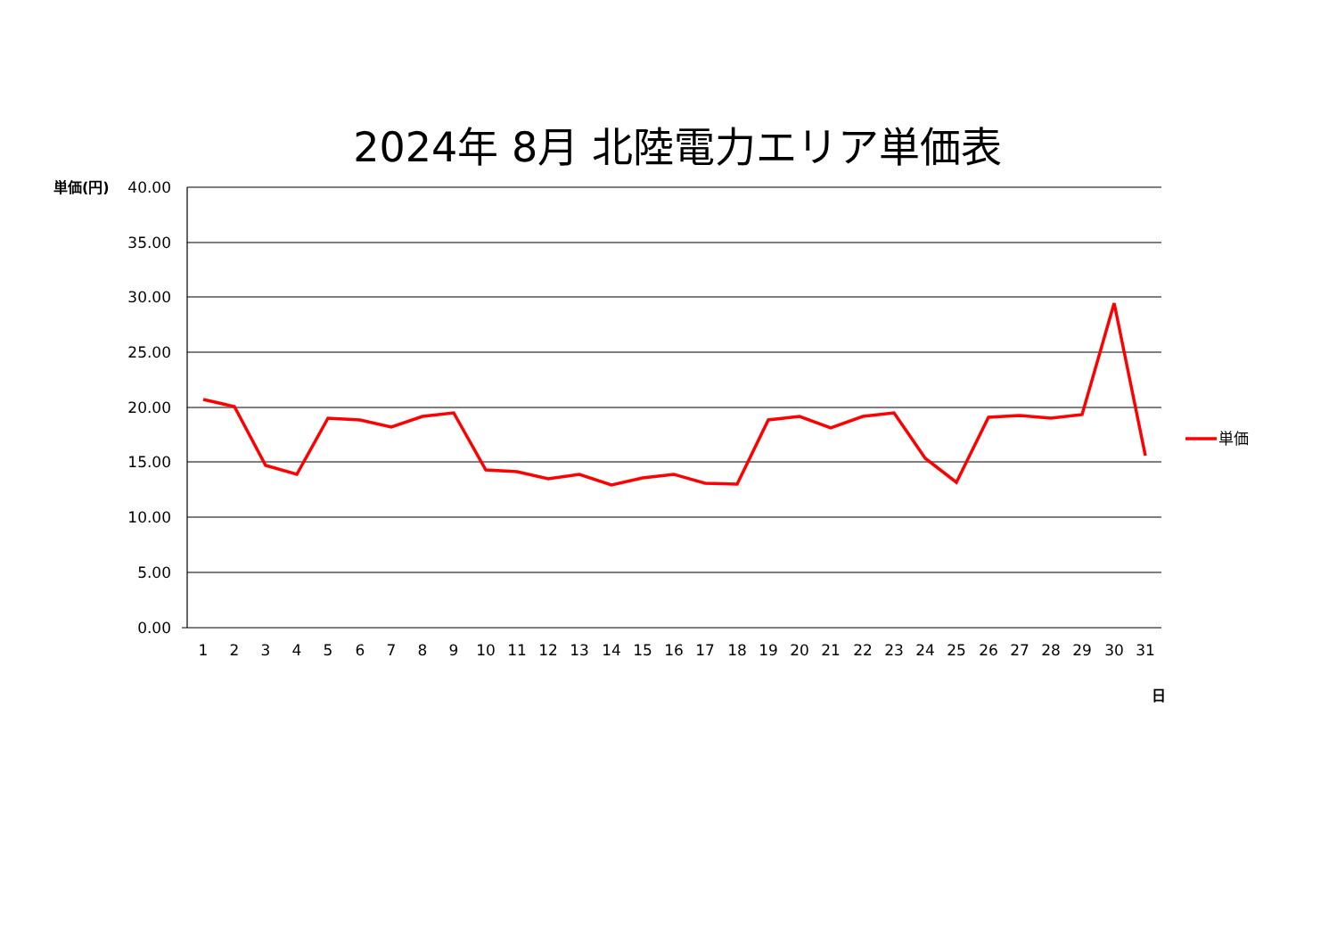2024年 8月 北陸電力エリア単価表
40.00
35.00
30.00
25.00
20.00
15.00
10.00
5.00
0.00
単価(円)
1
2
3
4
5
6
7
8
9
10
11
12
13
14
15
16
17
18
19
20
21
22
23
24
25
26
27
28
29
30
31
日
単価